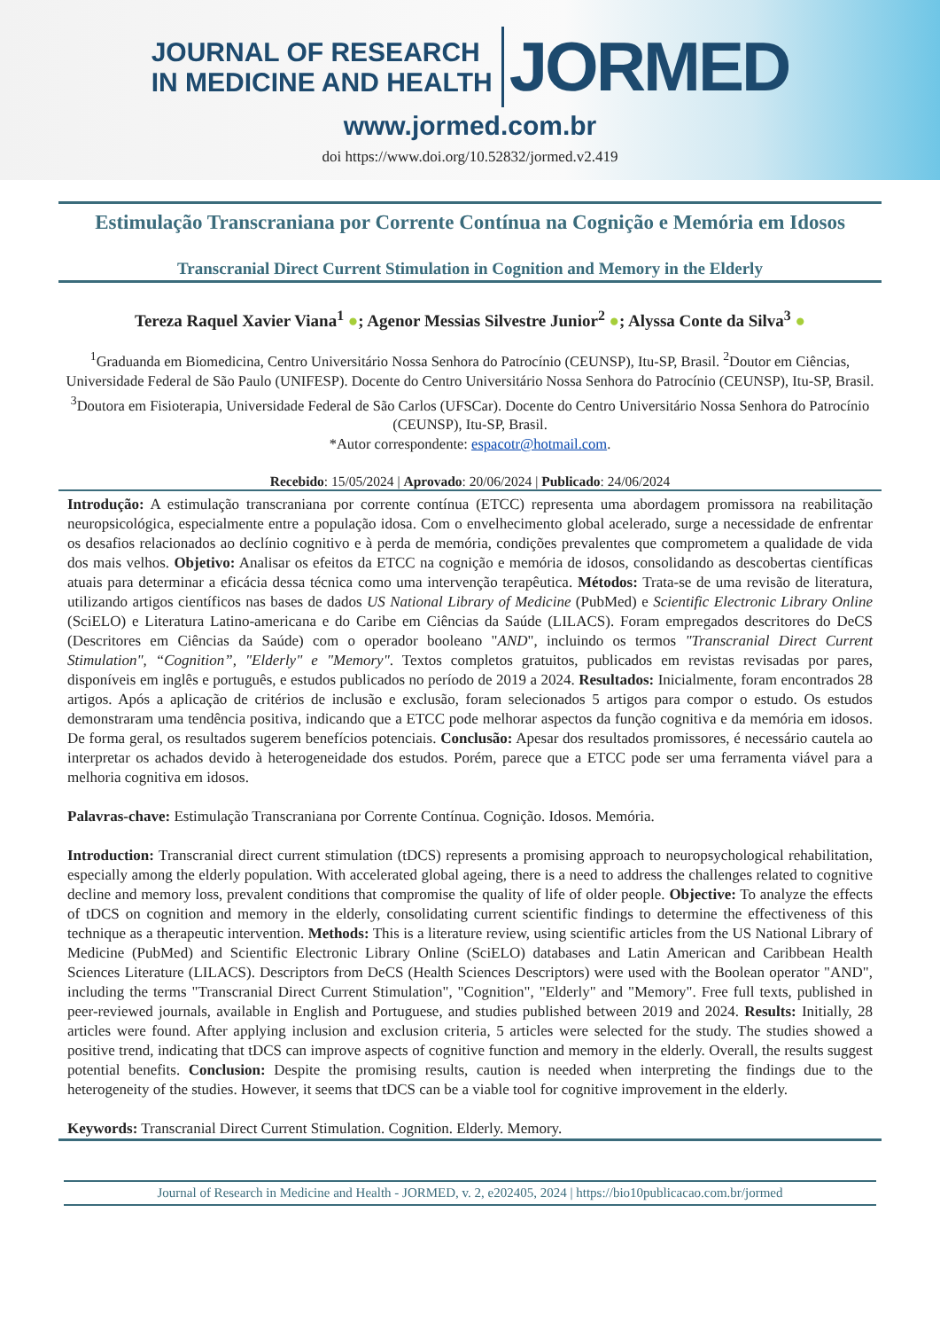JOURNAL OF RESEARCH
IN MEDICINE AND HEALTH
JORMED
www.jormed.com.br
doi https://www.doi.org/10.52832/jormed.v2.419
Estimulação Transcraniana por Corrente Contínua na Cognição e Memória em Idosos
Transcranial Direct Current Stimulation in Cognition and Memory in the Elderly
Tereza Raquel Xavier Viana<sup>1</sup> ●; Agenor Messias Silvestre Junior<sup>2</sup> ●; Alyssa Conte da Silva<sup>3</sup> ●
<sup>1</sup> Graduanda em Biomedicina, Centro Universitário Nossa Senhora do Patrocínio (CEUNSP), Itu-SP, Brasil. <sup>2</sup>Doutor em Ciências, Universidade Federal de São Paulo (UNIFESP). Docente do Centro Universitário Nossa Senhora do Patrocínio (CEUNSP), Itu-SP, Brasil. <sup>3</sup>Doutora em Fisioterapia, Universidade Federal de São Carlos (UFSCar). Docente do Centro Universitário Nossa Senhora do Patrocínio (CEUNSP), Itu-SP, Brasil.
*Autor correspondente: espacotr@hotmail.com.
Recebido: 15/05/2024 | Aprovado: 20/06/2024 | Publicado: 24/06/2024
Introdução: A estimulação transcraniana por corrente contínua (ETCC) representa uma abordagem promissora na reabilitação neuropsicológica, especialmente entre a população idosa. Com o envelhecimento global acelerado, surge a necessidade de enfrentar os desafios relacionados ao declínio cognitivo e à perda de memória, condições prevalentes que comprometem a qualidade de vida dos mais velhos. Objetivo: Analisar os efeitos da ETCC na cognição e memória de idosos, consolidando as descobertas científicas atuais para determinar a eficácia dessa técnica como uma intervenção terapêutica. Métodos: Trata-se de uma revisão de literatura, utilizando artigos científicos nas bases de dados US National Library of Medicine (PubMed) e Scientific Electronic Library Online (SciELO) e Literatura Latino-americana e do Caribe em Ciências da Saúde (LILACS). Foram empregados descritores do DeCS (Descritores em Ciências da Saúde) com o operador booleano "AND", incluindo os termos "Transcranial Direct Current Stimulation", “Cognition”, "Elderly" e "Memory". Textos completos gratuitos, publicados em revistas revisadas por pares, disponíveis em inglês e português, e estudos publicados no período de 2019 a 2024. Resultados: Inicialmente, foram encontrados 28 artigos. Após a aplicação de critérios de inclusão e exclusão, foram selecionados 5 artigos para compor o estudo. Os estudos demonstraram uma tendência positiva, indicando que a ETCC pode melhorar aspectos da função cognitiva e da memória em idosos. De forma geral, os resultados sugerem benefícios potenciais. Conclusão: Apesar dos resultados promissores, é necessário cautela ao interpretar os achados devido à heterogeneidade dos estudos. Porém, parece que a ETCC pode ser uma ferramenta viável para a melhoria cognitiva em idosos.
Palavras-chave: Estimulação Transcraniana por Corrente Contínua. Cognição. Idosos. Memória.
Introduction: Transcranial direct current stimulation (tDCS) represents a promising approach to neuropsychological rehabilitation, especially among the elderly population. With accelerated global ageing, there is a need to address the challenges related to cognitive decline and memory loss, prevalent conditions that compromise the quality of life of older people. Objective: To analyze the effects of tDCS on cognition and memory in the elderly, consolidating current scientific findings to determine the effectiveness of this technique as a therapeutic intervention. Methods: This is a literature review, using scientific articles from the US National Library of Medicine (PubMed) and Scientific Electronic Library Online (SciELO) databases and Latin American and Caribbean Health Sciences Literature (LILACS). Descriptors from DeCS (Health Sciences Descriptors) were used with the Boolean operator "AND", including the terms "Transcranial Direct Current Stimulation", "Cognition", "Elderly" and "Memory". Free full texts, published in peer-reviewed journals, available in English and Portuguese, and studies published between 2019 and 2024. Results: Initially, 28 articles were found. After applying inclusion and exclusion criteria, 5 articles were selected for the study. The studies showed a positive trend, indicating that tDCS can improve aspects of cognitive function and memory in the elderly. Overall, the results suggest potential benefits. Conclusion: Despite the promising results, caution is needed when interpreting the findings due to the heterogeneity of the studies. However, it seems that tDCS can be a viable tool for cognitive improvement in the elderly.
Keywords: Transcranial Direct Current Stimulation. Cognition. Elderly. Memory.
Journal of Research in Medicine and Health - JORMED, v. 2, e202405, 2024 | https://bio10publicacao.com.br/jormed